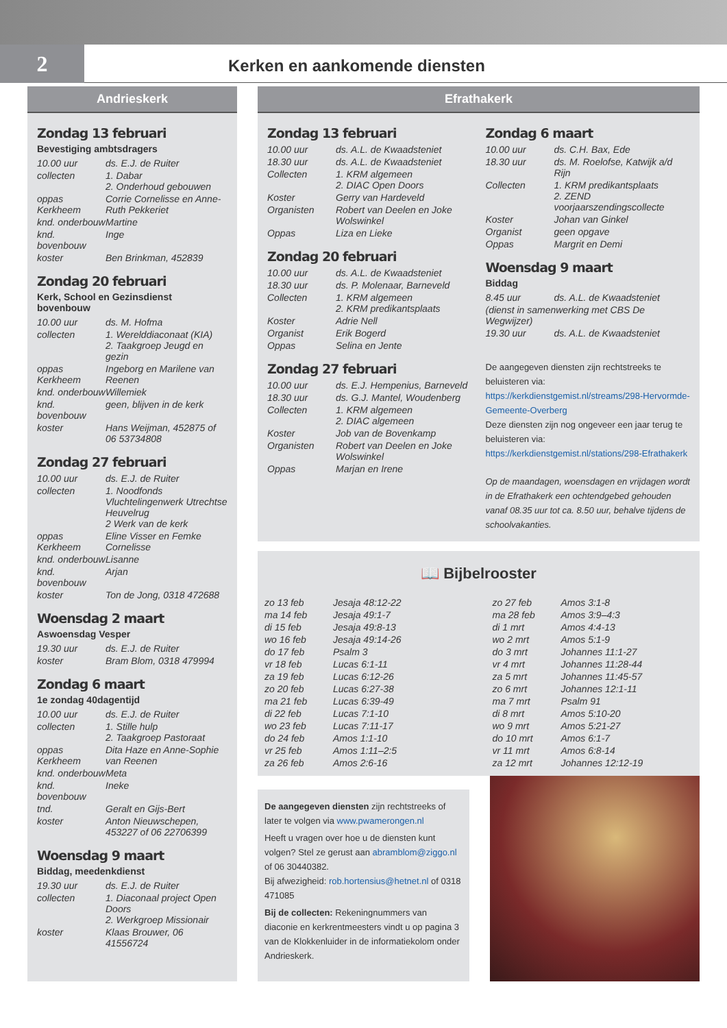2
Kerken en aankomende diensten
Andrieskerk
Zondag 13 februari
Bevestiging ambtsdragers
| 10.00 uur | ds. E.J. de Ruiter |
| collecten | 1. Dabar 2. Onderhoud gebouwen |
| oppas Kerkheem | Corrie Cornelisse en Anne-Ruth Pekkeriet |
| knd. onderbouw | Martine |
| knd. bovenbouw | Inge |
| koster | Ben Brinkman, 452839 |
Zondag 20 februari
Kerk, School en Gezinsdienst bovenbouw
| 10.00 uur | ds. M. Hofma |
| collecten | 1. Werelddiaconaat (KIA) 2. Taakgroep Jeugd en gezin |
| oppas Kerkheem | Ingeborg en Marilene van Reenen |
| knd. onderbouw | Willemiek |
| knd. bovenbouw | geen, blijven in de kerk |
| koster | Hans Weijman, 452875 of 06 53734808 |
Zondag 27 februari
| 10.00 uur | ds. E.J. de Ruiter |
| collecten | 1. Noodfonds Vluchtelingenwerk Utrechtse Heuvelrug 2 Werk van de kerk |
| oppas Kerkheem | Eline Visser en Femke Cornelisse |
| knd. onderbouw | Lisanne |
| knd. bovenbouw | Arjan |
| koster | Ton de Jong, 0318 472688 |
Woensdag 2 maart
Aswoensdag Vesper
| 19.30 uur | ds. E.J. de Ruiter |
| koster | Bram Blom, 0318 479994 |
Zondag 6 maart
1e zondag 40dagentijd
| 10.00 uur | ds. E.J. de Ruiter |
| collecten | 1. Stille hulp 2. Taakgroep Pastoraat |
| oppas Kerkheem | Dita Haze en Anne-Sophie van Reenen |
| knd. onderbouw | Meta |
| knd. bovenbouw | Ineke |
| tnd. | Geralt en Gijs-Bert |
| koster | Anton Nieuwschepen, 453227 of 06 22706399 |
Woensdag 9 maart
Biddag, meedenkdienst
| 19.30 uur | ds. E.J. de Ruiter |
| collecten | 1. Diaconaal project Open Doors 2. Werkgroep Missionair |
| koster | Klaas Brouwer, 06 41556724 |
Efrathakerk
Zondag 13 februari
| 10.00 uur | ds. A.L. de Kwaadsteniet |
| 18.30 uur | ds. A.L. de Kwaadsteniet |
| Collecten | 1. KRM algemeen 2. DIAC Open Doors |
| Koster | Gerry van Hardeveld |
| Organisten | Robert van Deelen en Joke Wolswinkel |
| Oppas | Liza en Lieke |
Zondag 20 februari
| 10.00 uur | ds. A.L. de Kwaadsteniet |
| 18.30 uur | ds. P. Molenaar, Barneveld |
| Collecten | 1. KRM algemeen 2. KRM predikantsplaats |
| Koster | Adrie Nell |
| Organist | Erik Bogerd |
| Oppas | Selina en Jente |
Zondag 27 februari
| 10.00 uur | ds. E.J. Hempenius, Barneveld |
| 18.30 uur | ds. G.J. Mantel, Woudenberg |
| Collecten | 1. KRM algemeen 2. DIAC algemeen |
| Koster | Job van de Bovenkamp |
| Organisten | Robert van Deelen en Joke Wolswinkel |
| Oppas | Marjan en Irene |
Zondag 6 maart
| 10.00 uur | ds. C.H. Bax, Ede |
| 18.30 uur | ds. M. Roelofse, Katwijk a/d Rijn |
| Collecten | 1. KRM predikantsplaats 2. ZEND voorjaarszendingscollecte |
| Koster | Johan van Ginkel |
| Organist | geen opgave |
| Oppas | Margrit en Demi |
Woensdag 9 maart
Biddag
| 8.45 uur | ds. A.L. de Kwaadsteniet |
| (dienst in samenwerking met CBS De Wegwijzer) | |
| 19.30 uur | ds. A.L. de Kwaadsteniet |
De aangegeven diensten zijn rechtstreeks te beluisteren via: https://kerkdienstgemist.nl/streams/298-Hervormde-Gemeente-Overberg
Deze diensten zijn nog ongeveer een jaar terug te beluisteren via: https://kerkdienstgemist.nl/stations/298-Efrathakerk
Op de maandagen, woensdagen en vrijdagen wordt in de Efrathakerk een ochtendgebed gehouden vanaf 08.35 uur tot ca. 8.50 uur, behalve tijdens de schoolvakanties.
📖 Bijbelrooster
| zo 13 feb | Jesaja 48:12-22 |
| ma 14 feb | Jesaja 49:1-7 |
| di 15 feb | Jesaja 49:8-13 |
| wo 16 feb | Jesaja 49:14-26 |
| do 17 feb | Psalm 3 |
| vr 18 feb | Lucas 6:1-11 |
| za 19 feb | Lucas 6:12-26 |
| zo 20 feb | Lucas 6:27-38 |
| ma 21 feb | Lucas 6:39-49 |
| di 22 feb | Lucas 7:1-10 |
| wo 23 feb | Lucas 7:11-17 |
| do 24 feb | Amos 1:1-10 |
| vr 25 feb | Amos 1:11–2:5 |
| za 26 feb | Amos 2:6-16 |
| zo 27 feb | Amos 3:1-8 |
| ma 28 feb | Amos 3:9–4:3 |
| di 1 mrt | Amos 4:4-13 |
| wo 2 mrt | Amos 5:1-9 |
| do 3 mrt | Johannes 11:1-27 |
| vr 4 mrt | Johannes 11:28-44 |
| za 5 mrt | Johannes 11:45-57 |
| zo 6 mrt | Johannes 12:1-11 |
| ma 7 mrt | Psalm 91 |
| di 8 mrt | Amos 5:10-20 |
| wo 9 mrt | Amos 5:21-27 |
| do 10 mrt | Amos 6:1-7 |
| vr 11 mrt | Amos 6:8-14 |
| za 12 mrt | Johannes 12:12-19 |
De aangegeven diensten zijn rechtstreeks of later te volgen via www.pwamerongen.nl
Heeft u vragen over hoe u de diensten kunt volgen? Stel ze gerust aan abramblom@ziggo.nl of 06 30440382.
Bij afwezigheid: rob.hortensius@hetnet.nl of 0318 471085
Bij de collecten: Rekeningnummers van diaconie en kerkrentmeesters vindt u op pagina 3 van de Klokkenluider in de informatiekolom onder Andrieskerk.